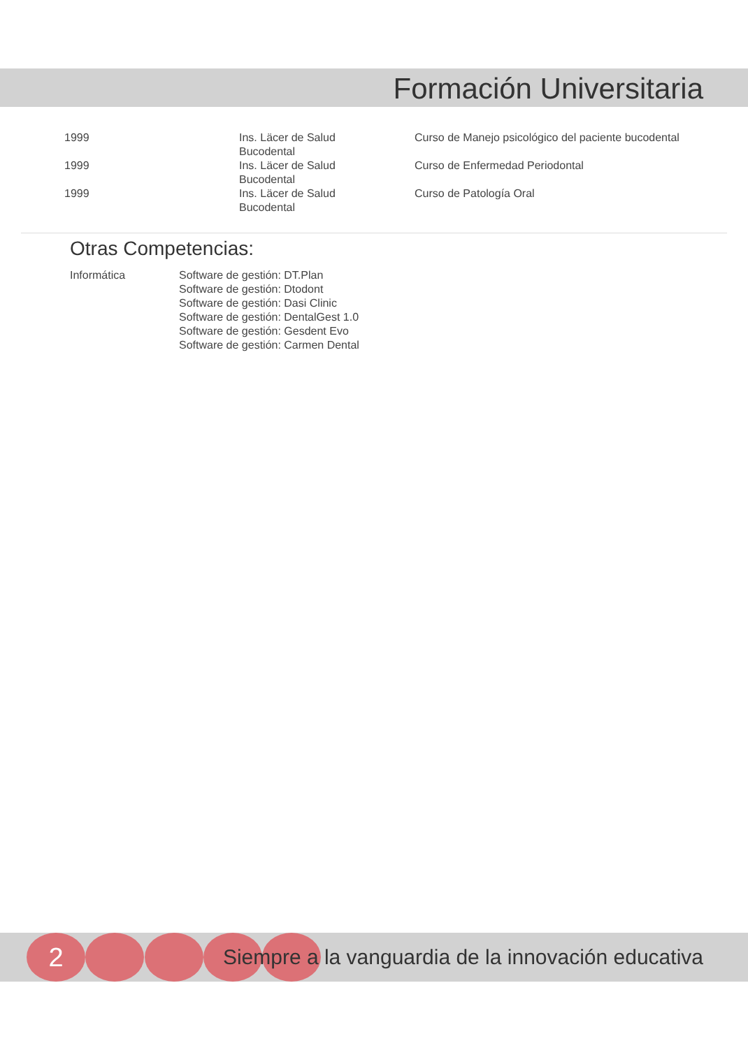Formación Universitaria
| 1999 | Ins. Läcer de Salud Bucodental | Curso de Manejo psicológico del paciente bucodental |
| 1999 | Ins. Läcer de Salud Bucodental | Curso de Enfermedad Periodontal |
| 1999 | Ins. Läcer de Salud Bucodental | Curso de Patología Oral |
Otras Competencias:
Informática Software de gestión: DT.Plan
Software de gestión: Dtodont
Software de gestión: Dasi Clinic
Software de gestión: DentalGest 1.0
Software de gestión: Gesdent Evo
Software de gestión: Carmen Dental
2
Siempre a la vanguardia de la innovación educativa